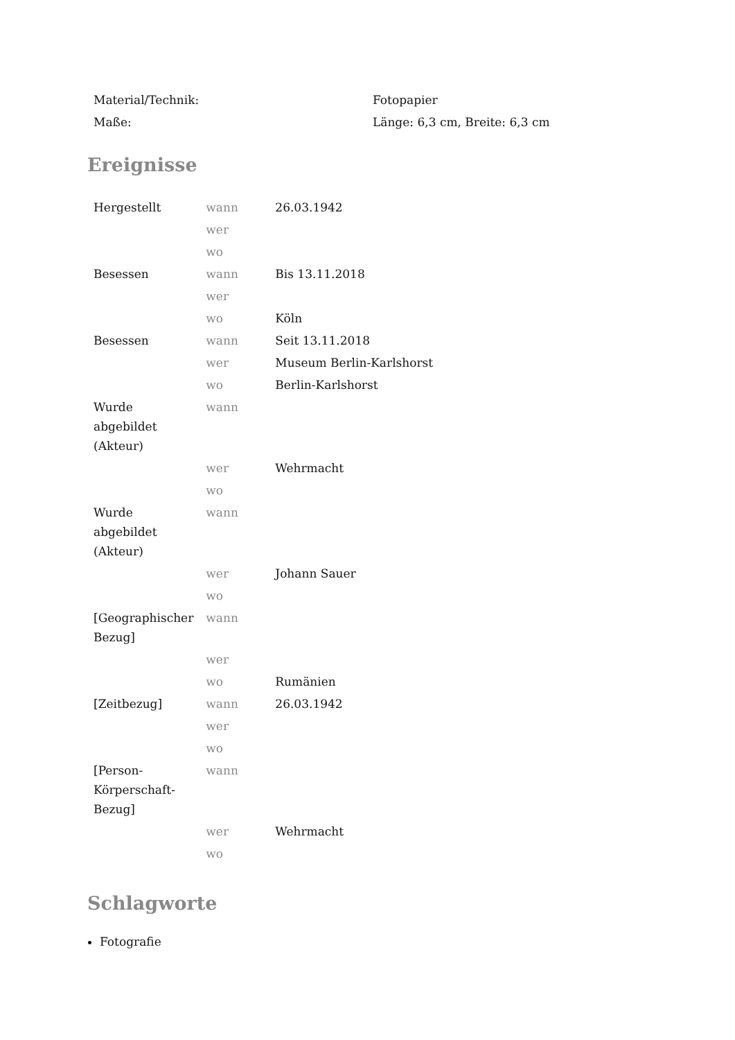| Material/Technik: | Fotopapier |
| Maße: | Länge: 6,3 cm, Breite: 6,3 cm |
Ereignisse
| Hergestellt | wann | 26.03.1942 |
| | wer | |
| | wo | |
| Besessen | wann | Bis 13.11.2018 |
| | wer | |
| | wo | Köln |
| Besessen | wann | Seit 13.11.2018 |
| | wer | Museum Berlin-Karlshorst |
| | wo | Berlin-Karlshorst |
| Wurde abgebildet (Akteur) | wann | |
| | wer | Wehrmacht |
| | wo | |
| Wurde abgebildet (Akteur) | wann | |
| | wer | Johann Sauer |
| | wo | |
| [Geographischer Bezug] | wann | |
| | wer | |
| | wo | Rumänien |
| [Zeitbezug] | wann | 26.03.1942 |
| | wer | |
| | wo | |
| [Person-Körperschaft-Bezug] | wann | |
| | wer | Wehrmacht |
| | wo | |
Schlagworte
Fotografie